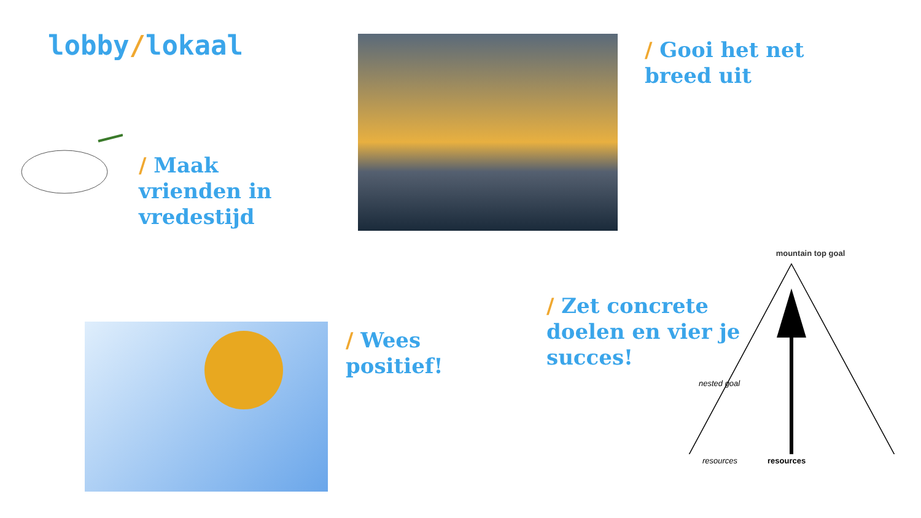lobby/lokaal
/ Maak
vrienden in
vredestijd
/ Gooi het net
breed uit
/ Wees
positief!
/ Zet concrete
doelen en vier je
succes!
mountain top goal
nested goal
resources resources